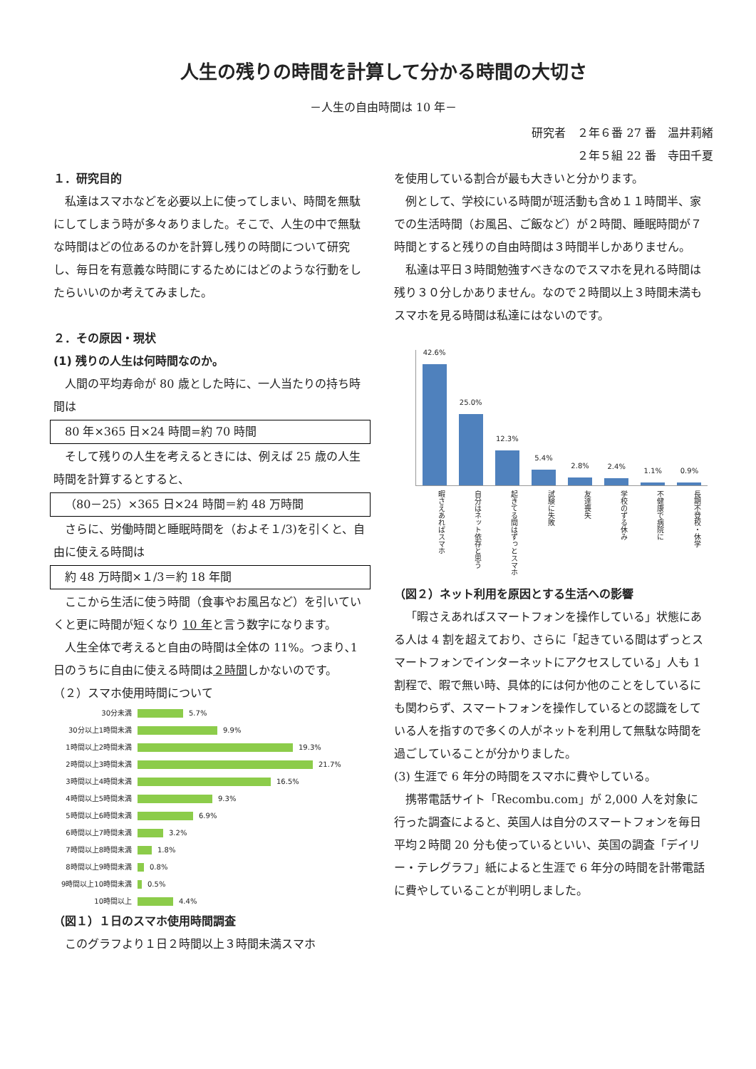人生の残りの時間を計算して分かる時間の大切さ
－人生の自由時間は 10 年－
研究者　２年６番 27 番　温井莉緒
２年５組 22 番　寺田千夏
１．研究目的
私達はスマホなどを必要以上に使ってしまい、時間を無駄にしてしまう時が多々ありました。そこで、人生の中で無駄な時間はどの位あるのかを計算し残りの時間について研究し、毎日を有意義な時間にするためにはどのような行動をしたらいいのか考えてみました。
２．その原因・現状
(1) 残りの人生は何時間なのか。
人間の平均寿命が 80 歳とした時に、一人当たりの持ち時間は
80 年×365 日×24 時間=約 70 時間
そして残りの人生を考えるときには、例えば 25 歳の人生時間を計算するとすると、
（80－25）×365 日×24 時間＝約 48 万時間
さらに、労働時間と睡眠時間を（およそ１/3)を引くと、自由に使える時間は
約 48 万時間×１/3＝約 18 年間
ここから生活に使う時間（食事やお風呂など）を引いていくと更に時間が短くなり 10 年と言う数字になります。
人生全体で考えると自由の時間は全体の 11%。つまり､1 日のうちに自由に使える時間は２時間しかないのです。
（２）スマホ使用時間について
30分未満 5.7%
30分以上1時間未満 9.9%
1時間以上2時間未満 19.3%
2時間以上3時間未満 21.7%
3時間以上4時間未満 16.5%
4時間以上5時間未満 9.3%
5時間以上6時間未満 6.9%
6時間以上7時間未満 3.2%
7時間以上8時間未満 1.8%
8時間以上9時間未満 0.8%
9時間以上10時間未満 0.5%
10時間以上 4.4%
（図１）１日のスマホ使用時間調査
このグラフより１日２時間以上３時間未満スマホ
を使用している割合が最も大きいと分かります。
例として、学校にいる時間が班活動も含め１１時間半、家での生活時間（お風呂、ご飯など）が２時間、睡眠時間が７時間とすると残りの自由時間は３時間半しかありません。
私達は平日３時間勉強すべきなのでスマホを見れる時間は残り３０分しかありません。なので２時間以上３時間未満もスマホを見る時間は私達にはないのです。
42.6%
25.0%
12.3%
5.4%
2.8%
2.4%
1.1%
0.9%
暇さえあればスマホ
自分はネット依存と思う
起きてる間はずっとスマホ
試験に失敗
友達喪失
学校のずる休み
不健康で病院に
長期不登校・休学
（図２）ネット利用を原因とする生活への影響
「暇さえあればスマートフォンを操作している」状態にある人は 4 割を超えており、さらに「起きている間はずっとスマートフォンでインターネットにアクセスしている」人も 1 割程で、暇で無い時、具体的には何か他のことをしているにも関わらず、スマートフォンを操作しているとの認識をしている人を指すので多くの人がネットを利用して無駄な時間を過ごしていることが分かりました。
(3) 生涯で 6 年分の時間をスマホに費やしている。
携帯電話サイト「Recombu.com」が 2,000 人を対象に行った調査によると、英国人は自分のスマートフォンを毎日平均２時間 20 分も使っているといい、英国の調査「デイリー・テレグラフ」紙によると生涯で 6 年分の時間を計帯電話に費やしていることが判明しました。